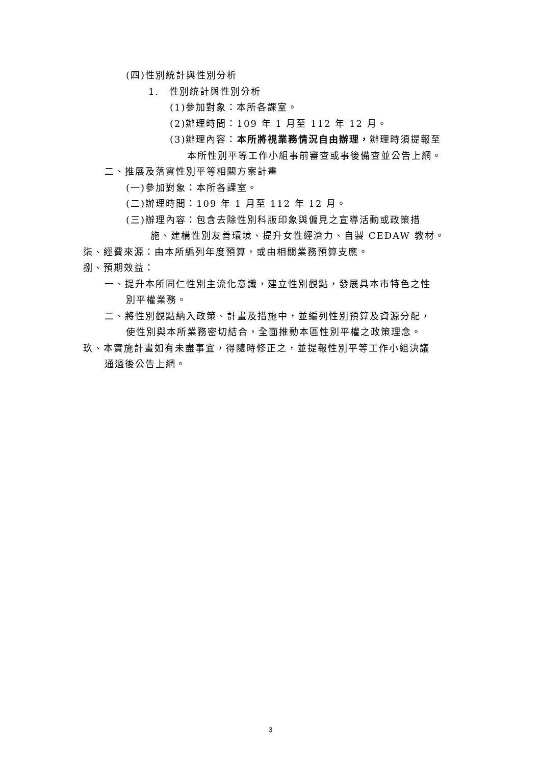(四)性別統計與性別分析
1.　性別統計與性別分析
(1)參加對象：本所各課室。
(2)辦理時間：109 年 1 月至 112 年 12 月。
(3)辦理內容：本所將視業務情況自由辦理，辦理時須提報至
本所性別平等工作小組事前審查或事後備查並公告上網。
二、推展及落實性別平等相關方案計畫
(一)參加對象：本所各課室。
(二)辦理時間：109 年 1 月至 112 年 12 月。
(三)辦理內容：包含去除性別科版印象與偏見之宣導活動或政策措
施、建構性別友善環境、提升女性經濟力、自製 CEDAW 教材。
柒、經費來源：由本所編列年度預算，或由相關業務預算支應。
捌、預期效益：
一、提升本所同仁性別主流化意識，建立性別觀點，發展具本市特色之性
別平權業務。
二、將性別觀點納入政策、計畫及措施中，並編列性別預算及資源分配，
使性別與本所業務密切結合，全面推動本區性別平權之政策理念。
玖、本實施計畫如有未盡事宜，得隨時修正之，並提報性別平等工作小組決議
通過後公告上網。
3